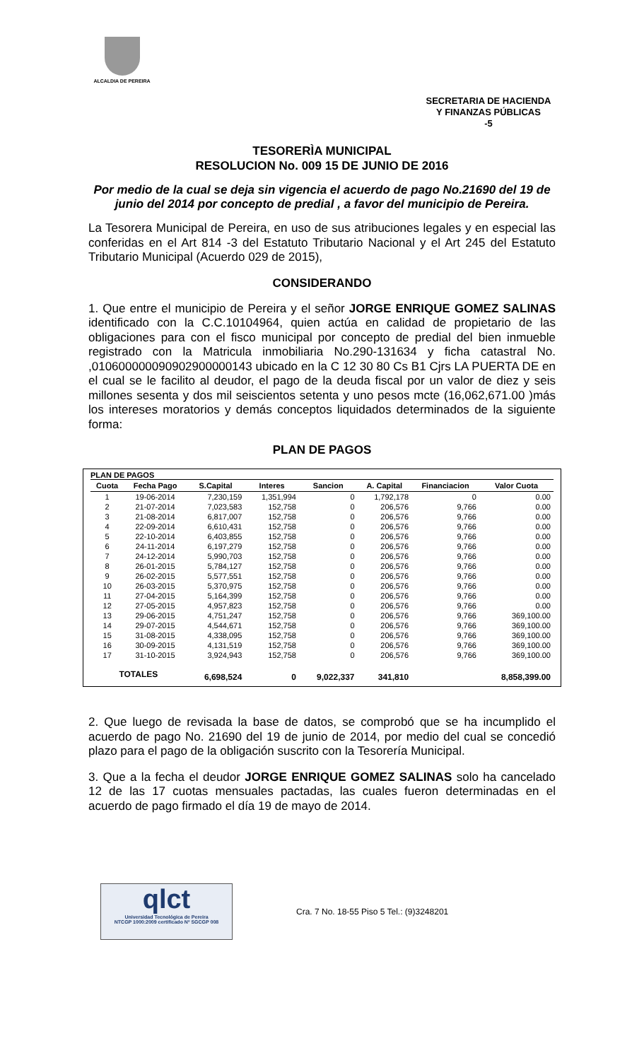ALCALDIA DE PEREIRA
SECRETARIA DE HACIENDA
Y FINANZAS PÚBLICAS
-5
TESORERÌA MUNICIPAL
RESOLUCION No. 009 15 DE JUNIO DE 2016
Por medio de la cual se deja sin vigencia el acuerdo de pago No.21690 del 19 de junio del 2014 por concepto de predial , a favor del municipio de Pereira.
La Tesorera Municipal de Pereira, en uso de sus atribuciones legales y en especial las conferidas en el Art 814 -3 del Estatuto Tributario Nacional y el Art 245 del Estatuto Tributario Municipal (Acuerdo 029 de 2015),
CONSIDERANDO
1. Que entre el municipio de Pereira y el señor JORGE ENRIQUE GOMEZ SALINAS identificado con la C.C.10104964, quien actúa en calidad de propietario de las obligaciones para con el fisco municipal por concepto de predial del bien inmueble registrado con la Matricula inmobiliaria No.290-131634 y ficha catastral No. ,010600000090902900000143 ubicado en la C 12 30 80 Cs B1 Cjrs LA PUERTA DE en el cual se le facilito al deudor, el pago de la deuda fiscal por un valor de diez y seis millones sesenta y dos mil seiscientos setenta y uno pesos mcte (16,062,671.00 )más los intereses moratorios y demás conceptos liquidados determinados de la siguiente forma:
PLAN DE PAGOS
PLAN DE PAGOS
| Cuota | Fecha Pago | S.Capital | Interes | Sancion | A. Capital | Financiacion | Valor Cuota |
| --- | --- | --- | --- | --- | --- | --- | --- |
| 1 | 19-06-2014 | 7,230,159 | 1,351,994 | 0 | 1,792,178 | 0 | 0.00 |
| 2 | 21-07-2014 | 7,023,583 | 152,758 | 0 | 206,576 | 9,766 | 0.00 |
| 3 | 21-08-2014 | 6,817,007 | 152,758 | 0 | 206,576 | 9,766 | 0.00 |
| 4 | 22-09-2014 | 6,610,431 | 152,758 | 0 | 206,576 | 9,766 | 0.00 |
| 5 | 22-10-2014 | 6,403,855 | 152,758 | 0 | 206,576 | 9,766 | 0.00 |
| 6 | 24-11-2014 | 6,197,279 | 152,758 | 0 | 206,576 | 9,766 | 0.00 |
| 7 | 24-12-2014 | 5,990,703 | 152,758 | 0 | 206,576 | 9,766 | 0.00 |
| 8 | 26-01-2015 | 5,784,127 | 152,758 | 0 | 206,576 | 9,766 | 0.00 |
| 9 | 26-02-2015 | 5,577,551 | 152,758 | 0 | 206,576 | 9,766 | 0.00 |
| 10 | 26-03-2015 | 5,370,975 | 152,758 | 0 | 206,576 | 9,766 | 0.00 |
| 11 | 27-04-2015 | 5,164,399 | 152,758 | 0 | 206,576 | 9,766 | 0.00 |
| 12 | 27-05-2015 | 4,957,823 | 152,758 | 0 | 206,576 | 9,766 | 0.00 |
| 13 | 29-06-2015 | 4,751,247 | 152,758 | 0 | 206,576 | 9,766 | 369,100.00 |
| 14 | 29-07-2015 | 4,544,671 | 152,758 | 0 | 206,576 | 9,766 | 369,100.00 |
| 15 | 31-08-2015 | 4,338,095 | 152,758 | 0 | 206,576 | 9,766 | 369,100.00 |
| 16 | 30-09-2015 | 4,131,519 | 152,758 | 0 | 206,576 | 9,766 | 369,100.00 |
| 17 | 31-10-2015 | 3,924,943 | 152,758 | 0 | 206,576 | 9,766 | 369,100.00 |
| TOTALES | | 6,698,524 | 0 | 9,022,337 | 341,810 | | 8,858,399.00 |
2. Que luego de revisada la base de datos, se comprobó que se ha incumplido el acuerdo de pago No. 21690 del 19 de junio de 2014, por medio del cual se concedió plazo para el pago de la obligación suscrito con la Tesorería Municipal.
3. Que a la fecha el deudor JORGE ENRIQUE GOMEZ SALINAS solo ha cancelado 12 de las 17 cuotas mensuales pactadas, las cuales fueron determinadas en el acuerdo de pago firmado el día 19 de mayo de 2014.
qlct
Universidad Tecnológica de Pereira
NTCGP 1000:2009 certificado Nº SGCGP 008
Cra. 7 No. 18-55 Piso 5 Tel.: (9)3248201